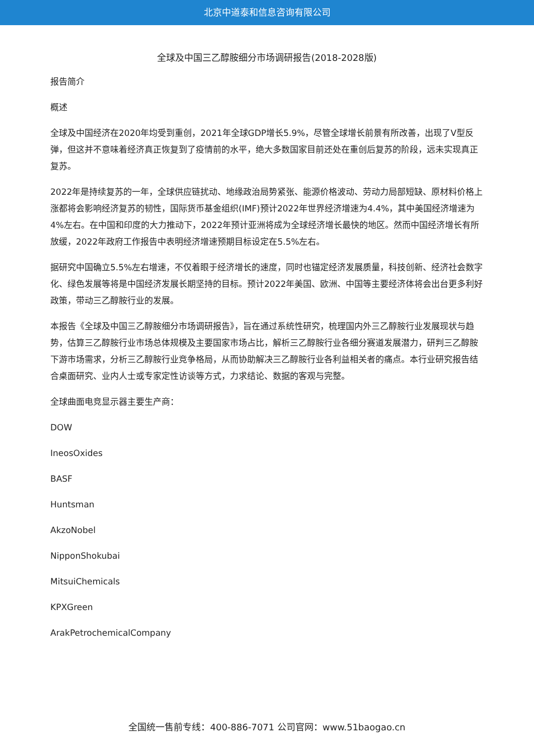北京中道泰和信息咨询有限公司
全球及中国三乙醇胺细分市场调研报告(2018-2028版)
报告简介
概述
全球及中国经济在2020年均受到重创，2021年全球GDP增长5.9%，尽管全球增长前景有所改善，出现了V型反弹，但这并不意味着经济真正恢复到了疫情前的水平，绝大多数国家目前还处在重创后复苏的阶段，远未实现真正复苏。
2022年是持续复苏的一年，全球供应链扰动、地缘政治局势紧张、能源价格波动、劳动力局部短缺、原材料价格上涨都将会影响经济复苏的韧性，国际货币基金组织(IMF)预计2022年世界经济增速为4.4%，其中美国经济增速为4%左右。在中国和印度的大力推动下，2022年预计亚洲将成为全球经济增长最快的地区。然而中国经济增长有所放缓，2022年政府工作报告中表明经济增速预期目标设定在5.5%左右。
据研究中国确立5.5%左右增速，不仅着眼于经济增长的速度，同时也锚定经济发展质量，科技创新、经济社会数字化、绿色发展等将是中国经济发展长期坚持的目标。预计2022年美国、欧洲、中国等主要经济体将会出台更多利好政策，带动三乙醇胺行业的发展。
本报告《全球及中国三乙醇胺细分市场调研报告》，旨在通过系统性研究，梳理国内外三乙醇胺行业发展现状与趋势，估算三乙醇胺行业市场总体规模及主要国家市场占比，解析三乙醇胺行业各细分赛道发展潜力，研判三乙醇胺下游市场需求，分析三乙醇胺行业竞争格局，从而协助解决三乙醇胺行业各利益相关者的痛点。本行业研究报告结合桌面研究、业内人士或专家定性访谈等方式，力求结论、数据的客观与完整。
全球曲面电竞显示器主要生产商：
DOW
IneosOxides
BASF
Huntsman
AkzoNobel
NipponShokubai
MitsuiChemicals
KPXGreen
ArakPetrochemicalCompany
全国统一售前专线：400-886-7071 公司官网：www.51baogao.cn